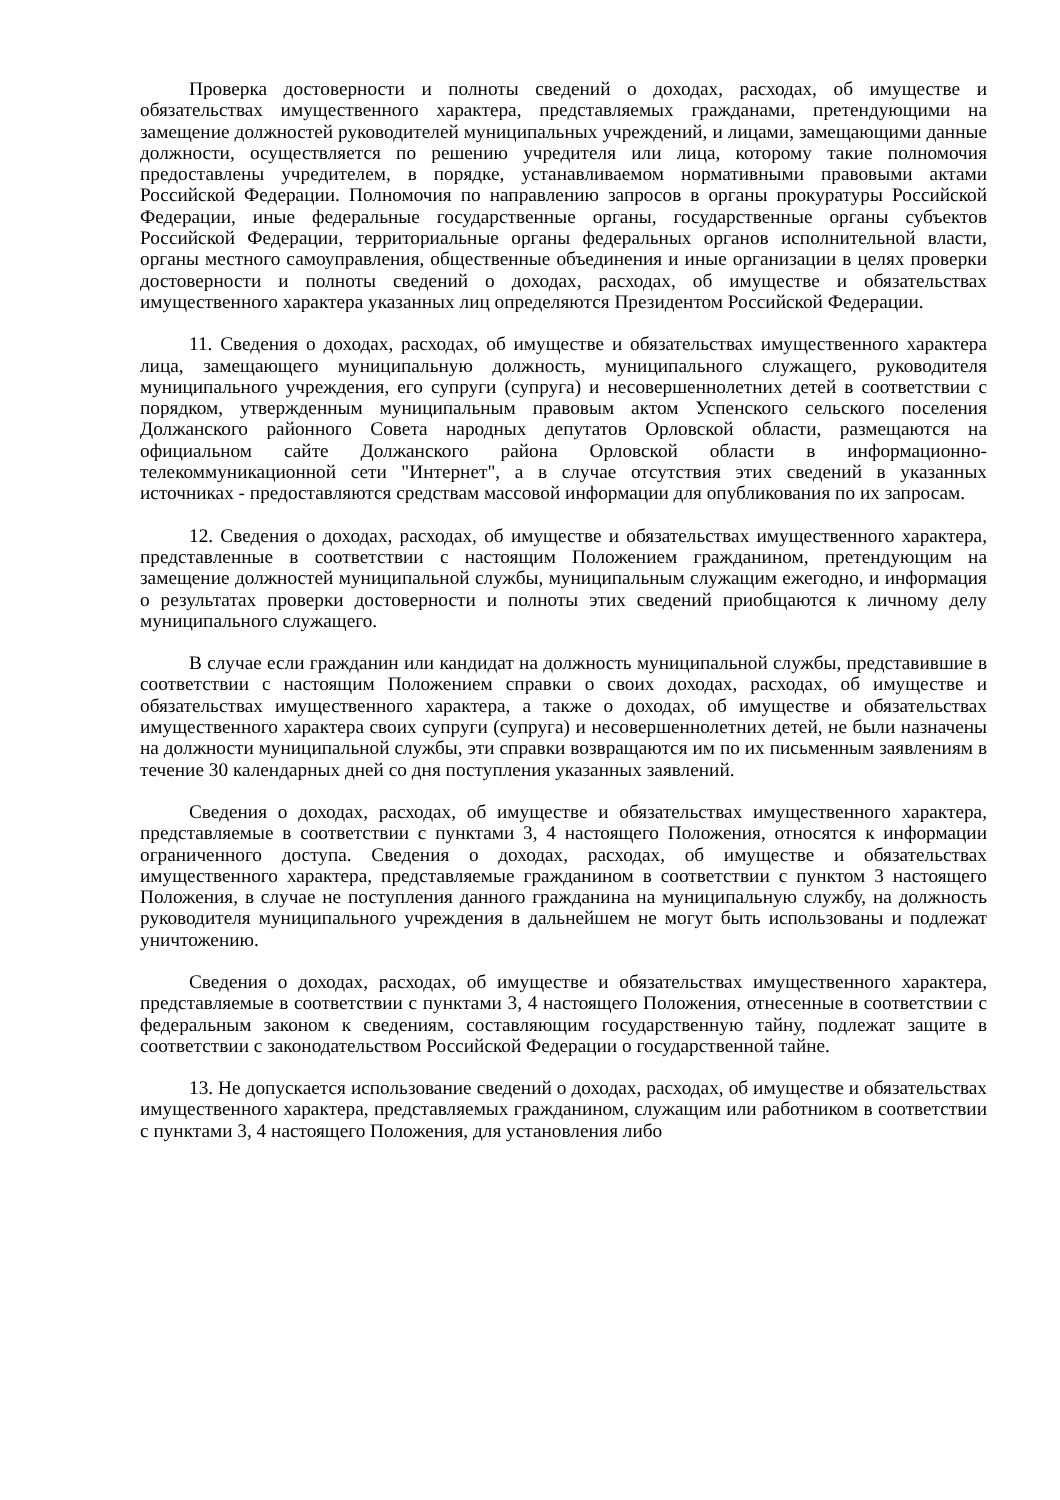Проверка достоверности и полноты сведений о доходах, расходах, об имуществе и обязательствах имущественного характера, представляемых гражданами, претендующими на замещение должностей руководителей муниципальных учреждений, и лицами, замещающими данные должности, осуществляется по решению учредителя или лица, которому такие полномочия предоставлены учредителем, в порядке, устанавливаемом нормативными правовыми актами Российской Федерации. Полномочия по направлению запросов в органы прокуратуры Российской Федерации, иные федеральные государственные органы, государственные органы субъектов Российской Федерации, территориальные органы федеральных органов исполнительной власти, органы местного самоуправления, общественные объединения и иные организации в целях проверки достоверности и полноты сведений о доходах, расходах, об имуществе и обязательствах имущественного характера указанных лиц определяются Президентом Российской Федерации.
11. Сведения о доходах, расходах, об имуществе и обязательствах имущественного характера лица, замещающего муниципальную должность, муниципального служащего, руководителя муниципального учреждения, его супруги (супруга) и несовершеннолетних детей в соответствии с порядком, утвержденным муниципальным правовым актом Успенского сельского поселения Должанского районного Совета народных депутатов Орловской области, размещаются на официальном сайте Должанского района Орловской области в информационно-телекоммуникационной сети "Интернет", а в случае отсутствия этих сведений в указанных источниках - предоставляются средствам массовой информации для опубликования по их запросам.
12. Сведения о доходах, расходах, об имуществе и обязательствах имущественного характера, представленные в соответствии с настоящим Положением гражданином, претендующим на замещение должностей муниципальной службы, муниципальным служащим ежегодно, и информация о результатах проверки достоверности и полноты этих сведений приобщаются к личному делу муниципального служащего.
В случае если гражданин или кандидат на должность муниципальной службы, представившие в соответствии с настоящим Положением справки о своих доходах, расходах, об имуществе и обязательствах имущественного характера, а также о доходах, об имуществе и обязательствах имущественного характера своих супруги (супруга) и несовершеннолетних детей, не были назначены на должности муниципальной службы, эти справки возвращаются им по их письменным заявлениям в течение 30 календарных дней со дня поступления указанных заявлений.
Сведения о доходах, расходах, об имуществе и обязательствах имущественного характера, представляемые в соответствии с пунктами 3, 4 настоящего Положения, относятся к информации ограниченного доступа. Сведения о доходах, расходах, об имуществе и обязательствах имущественного характера, представляемые гражданином в соответствии с пунктом 3 настоящего Положения, в случае не поступления данного гражданина на муниципальную службу, на должность руководителя муниципального учреждения в дальнейшем не могут быть использованы и подлежат уничтожению.
Сведения о доходах, расходах, об имуществе и обязательствах имущественного характера, представляемые в соответствии с пунктами 3, 4 настоящего Положения, отнесенные в соответствии с федеральным законом к сведениям, составляющим государственную тайну, подлежат защите в соответствии с законодательством Российской Федерации о государственной тайне.
13. Не допускается использование сведений о доходах, расходах, об имуществе и обязательствах имущественного характера, представляемых гражданином, служащим или работником в соответствии с пунктами 3, 4 настоящего Положения, для установления либо